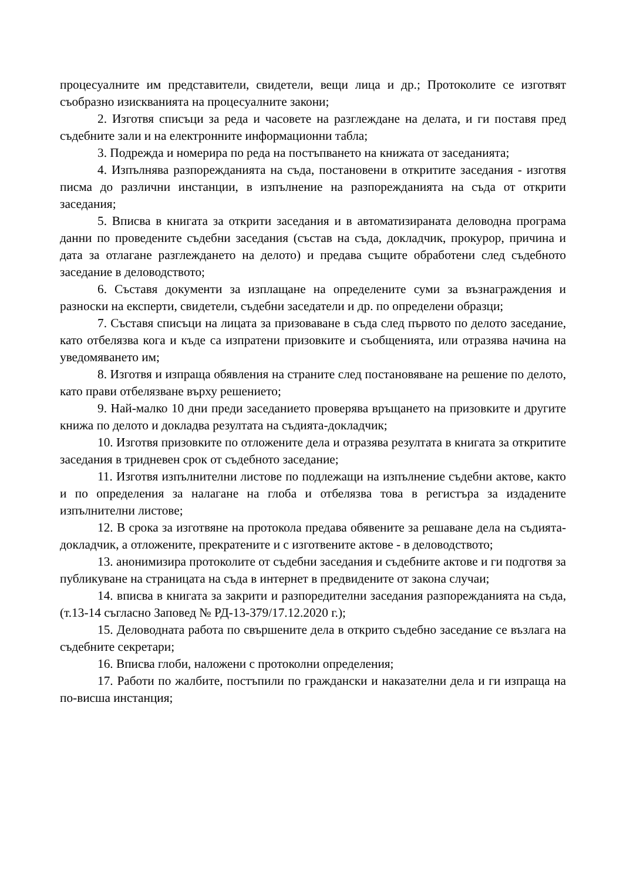процесуалните им представители, свидетели, вещи лица и др.; Протоколите се изготвят съобразно изискванията на процесуалните закони;
2. Изготвя списъци за реда и часовете на разглеждане на делата, и ги поставя пред съдебните зали и на електронните информационни табла;
3. Подрежда и номерира по реда на постъпването на книжата от заседанията;
4. Изпълнява разпорежданията на съда, постановени в откритите заседания - изготвя писма до различни инстанции, в изпълнение на разпорежданията на съда от открити заседания;
5. Вписва в книгата за открити заседания и в автоматизираната деловодна програма данни по проведените съдебни заседания (състав на съда, докладчик, прокурор, причина и дата за отлагане разглеждането на делото) и предава същите обработени след съдебното заседание в деловодството;
6. Съставя документи за изплащане на определените суми за възнаграждения и разноски на експерти, свидетели, съдебни заседатели и др. по определени образци;
7. Съставя списъци на лицата за призоваване в съда след първото по делото заседание, като отбелязва кога и къде са изпратени призовките и съобщенията, или отразява начина на уведомяването им;
8. Изготвя и изпраща обявления на страните след постановяване на решение по делото, като прави отбелязване върху решението;
9. Най-малко 10 дни преди заседанието проверява връщането на призовките и другите книжа по делото и докладва резултата на съдията-докладчик;
10. Изготвя призовките по отложените дела и отразява резултата в книгата за откритите заседания в тридневен срок от съдебното заседание;
11. Изготвя изпълнителни листове по подлежащи на изпълнение съдебни актове, както и по определения за налагане на глоба и отбелязва това в регистъра за издадените изпълнителни листове;
12. В срока за изготвяне на протокола предава обявените за решаване дела на съдията-докладчик, а отложените, прекратените и с изготвените актове - в деловодството;
13. анонимизира протоколите от съдебни заседания и съдебните актове и ги подготвя за публикуване на страницата на съда в интернет в предвидените от закона случаи;
14. вписва в книгата за закрити и разпоредителни заседания разпорежданията на съда, (т.13-14 съгласно Заповед № РД-13-379/17.12.2020 г.);
15. Деловодната работа по свършените дела в открито съдебно заседание се възлага на съдебните секретари;
16. Вписва глоби, наложени с протоколни определения;
17. Работи по жалбите, постъпили по граждански и наказателни дела и ги изпраща на по-висша инстанция;